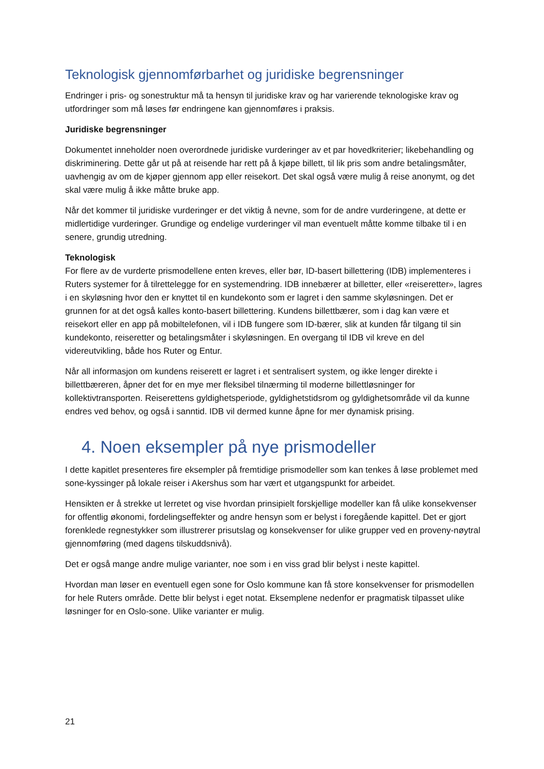Teknologisk gjennomførbarhet og juridiske begrensninger
Endringer i pris- og sonestruktur må ta hensyn til juridiske krav og har varierende teknologiske krav og utfordringer som må løses før endringene kan gjennomføres i praksis.
Juridiske begrensninger
Dokumentet inneholder noen overordnede juridiske vurderinger av et par hovedkriterier; likebehandling og diskriminering. Dette går ut på at reisende har rett på å kjøpe billett, til lik pris som andre betalingsmåter, uavhengig av om de kjøper gjennom app eller reisekort. Det skal også være mulig å reise anonymt, og det skal være mulig å ikke måtte bruke app.
Når det kommer til juridiske vurderinger er det viktig å nevne, som for de andre vurderingene, at dette er midlertidige vurderinger. Grundige og endelige vurderinger vil man eventuelt måtte komme tilbake til i en senere, grundig utredning.
Teknologisk
For flere av de vurderte prismodellene enten kreves, eller bør, ID-basert billettering (IDB) implementeres i Ruters systemer for å tilrettelegge for en systemendring. IDB innebærer at billetter, eller «reiseretter», lagres i en skyløsning hvor den er knyttet til en kundekonto som er lagret i den samme skyløsningen. Det er grunnen for at det også kalles konto-basert billettering. Kundens billettbærer, som i dag kan være et reisekort eller en app på mobiltelefonen, vil i IDB fungere som ID-bærer, slik at kunden får tilgang til sin kundekonto, reiseretter og betalingsmåter i skyløsningen. En overgang til IDB vil kreve en del videreutvikling, både hos Ruter og Entur.
Når all informasjon om kundens reiserett er lagret i et sentralisert system, og ikke lenger direkte i billettbæreren, åpner det for en mye mer fleksibel tilnærming til moderne billettløsninger for kollektivtransporten. Reiserettens gyldighetsperiode, gyldighetstidsrom og gyldighetsområde vil da kunne endres ved behov, og også i sanntid. IDB vil dermed kunne åpne for mer dynamisk prising.
4. Noen eksempler på nye prismodeller
I dette kapitlet presenteres fire eksempler på fremtidige prismodeller som kan tenkes å løse problemet med sone-kyssinger på lokale reiser i Akershus som har vært et utgangspunkt for arbeidet.
Hensikten er å strekke ut lerretet og vise hvordan prinsipielt forskjellige modeller kan få ulike konsekvenser for offentlig økonomi, fordelingseffekter og andre hensyn som er belyst i foregående kapittel. Det er gjort forenklede regnestykker som illustrerer prisutslag og konsekvenser for ulike grupper ved en proveny-nøytral gjennomføring (med dagens tilskuddsnivå).
Det er også mange andre mulige varianter, noe som i en viss grad blir belyst i neste kapittel.
Hvordan man løser en eventuell egen sone for Oslo kommune kan få store konsekvenser for prismodellen for hele Ruters område. Dette blir belyst i eget notat. Eksemplene nedenfor er pragmatisk tilpasset ulike løsninger for en Oslo-sone. Ulike varianter er mulig.
21